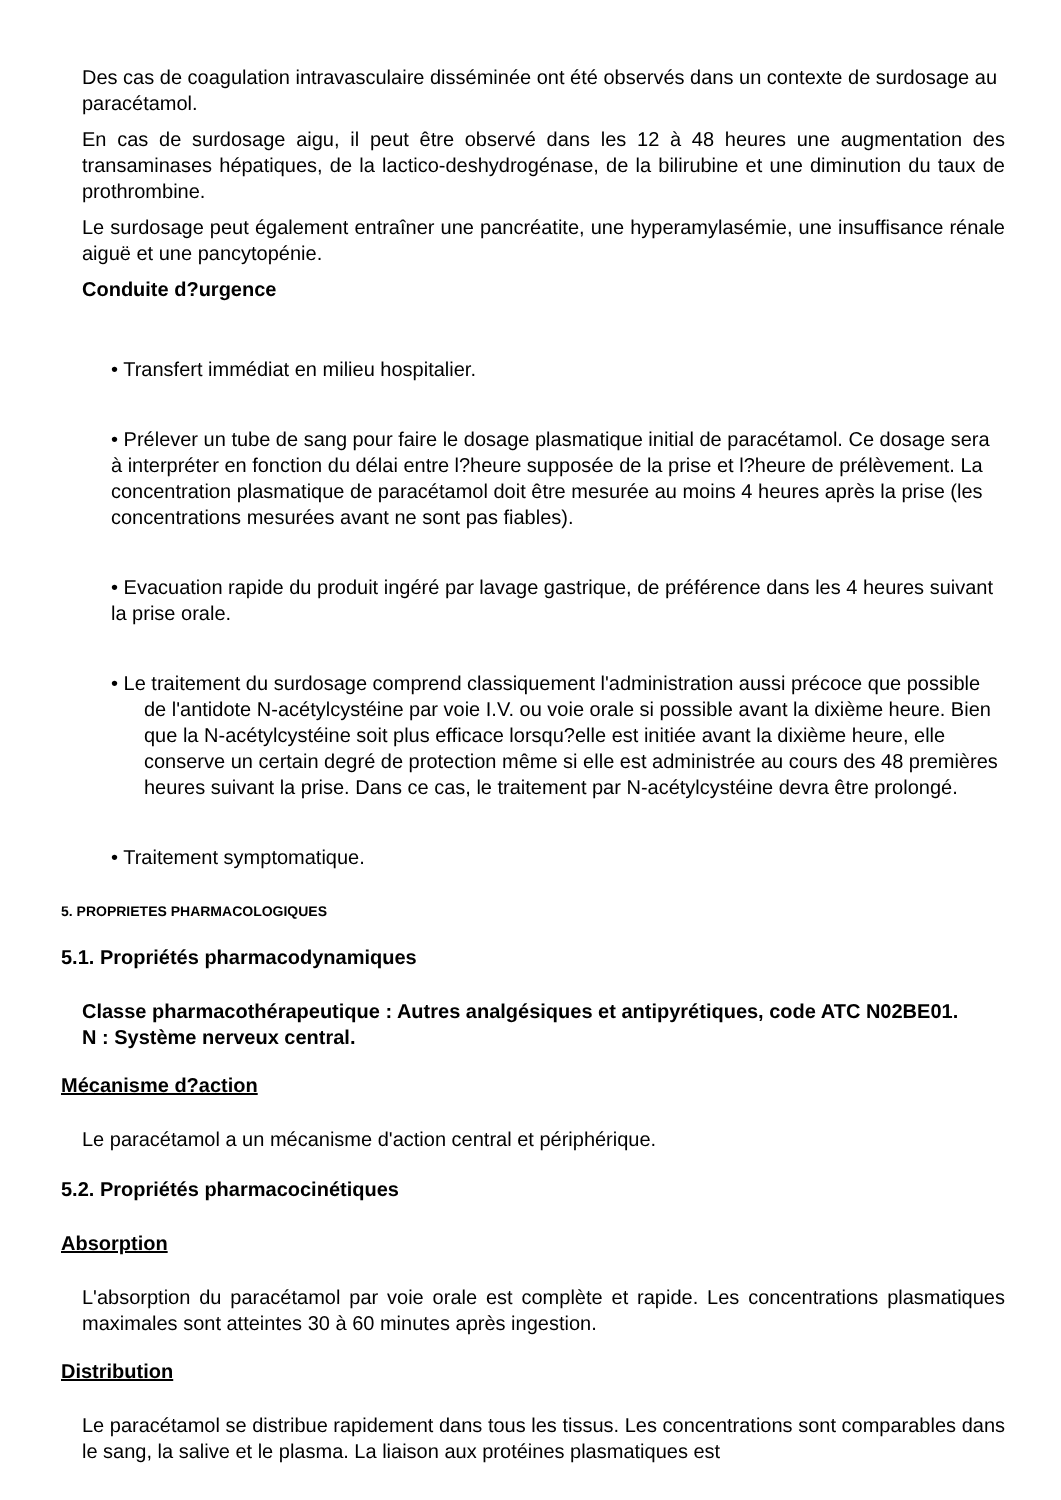Des cas de coagulation intravasculaire disséminée ont été observés dans un contexte de surdosage au paracétamol.
En cas de surdosage aigu, il peut être observé dans les 12 à 48 heures une augmentation des transaminases hépatiques, de la lactico-deshydrogénase, de la bilirubine et une diminution du taux de prothrombine.
Le surdosage peut également entraîner une pancréatite, une hyperamylasémie, une insuffisance rénale aiguë et une pancytopénie.
Conduite d?urgence
• Transfert immédiat en milieu hospitalier.
• Prélever un tube de sang pour faire le dosage plasmatique initial de paracétamol. Ce dosage sera à interpréter en fonction du délai entre l?heure supposée de la prise et l?heure de prélèvement. La concentration plasmatique de paracétamol doit être mesurée au moins 4 heures après la prise (les concentrations mesurées avant ne sont pas fiables).
• Evacuation rapide du produit ingéré par lavage gastrique, de préférence dans les 4 heures suivant la prise orale.
• Le traitement du surdosage comprend classiquement l'administration aussi précoce que possible de l'antidote N-acétylcystéine par voie I.V. ou voie orale si possible avant la dixième heure. Bien que la N-acétylcystéine soit plus efficace lorsqu?elle est initiée avant la dixième heure, elle conserve un certain degré de protection même si elle est administrée au cours des 48 premières heures suivant la prise. Dans ce cas, le traitement par N-acétylcystéine devra être prolongé.
• Traitement symptomatique.
5. PROPRIETES PHARMACOLOGIQUES
5.1. Propriétés pharmacodynamiques
Classe pharmacothérapeutique : Autres analgésiques et antipyrétiques, code ATC N02BE01.
N : Système nerveux central.
Mécanisme d?action
Le paracétamol a un mécanisme d'action central et périphérique.
5.2. Propriétés pharmacocinétiques
Absorption
L'absorption du paracétamol par voie orale est complète et rapide. Les concentrations plasmatiques maximales sont atteintes 30 à 60 minutes après ingestion.
Distribution
Le paracétamol se distribue rapidement dans tous les tissus. Les concentrations sont comparables dans le sang, la salive et le plasma. La liaison aux protéines plasmatiques est